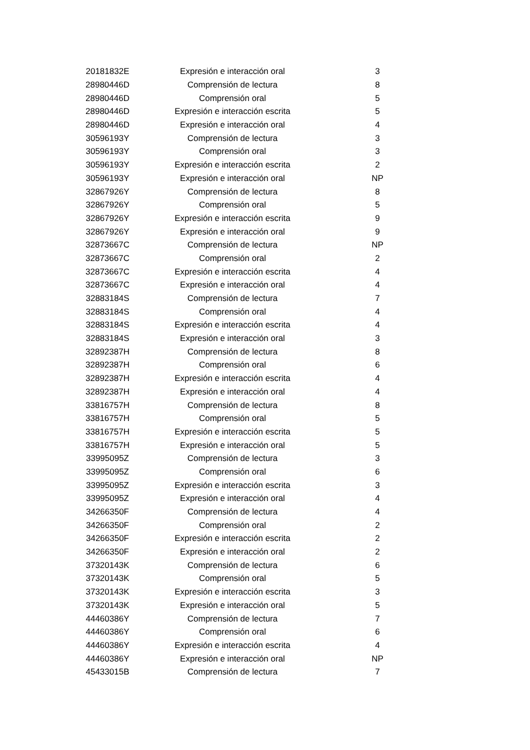| 20181832E | Expresión e interacción oral | 3 |
| 28980446D | Comprensión de lectura | 8 |
| 28980446D | Comprensión oral | 5 |
| 28980446D | Expresión e interacción escrita | 5 |
| 28980446D | Expresión e interacción oral | 4 |
| 30596193Y | Comprensión de lectura | 3 |
| 30596193Y | Comprensión oral | 3 |
| 30596193Y | Expresión e interacción escrita | 2 |
| 30596193Y | Expresión e interacción oral | NP |
| 32867926Y | Comprensión de lectura | 8 |
| 32867926Y | Comprensión oral | 5 |
| 32867926Y | Expresión e interacción escrita | 9 |
| 32867926Y | Expresión e interacción oral | 9 |
| 32873667C | Comprensión de lectura | NP |
| 32873667C | Comprensión oral | 2 |
| 32873667C | Expresión e interacción escrita | 4 |
| 32873667C | Expresión e interacción oral | 4 |
| 32883184S | Comprensión de lectura | 7 |
| 32883184S | Comprensión oral | 4 |
| 32883184S | Expresión e interacción escrita | 4 |
| 32883184S | Expresión e interacción oral | 3 |
| 32892387H | Comprensión de lectura | 8 |
| 32892387H | Comprensión oral | 6 |
| 32892387H | Expresión e interacción escrita | 4 |
| 32892387H | Expresión e interacción oral | 4 |
| 33816757H | Comprensión de lectura | 8 |
| 33816757H | Comprensión oral | 5 |
| 33816757H | Expresión e interacción escrita | 5 |
| 33816757H | Expresión e interacción oral | 5 |
| 33995095Z | Comprensión de lectura | 3 |
| 33995095Z | Comprensión oral | 6 |
| 33995095Z | Expresión e interacción escrita | 3 |
| 33995095Z | Expresión e interacción oral | 4 |
| 34266350F | Comprensión de lectura | 4 |
| 34266350F | Comprensión oral | 2 |
| 34266350F | Expresión e interacción escrita | 2 |
| 34266350F | Expresión e interacción oral | 2 |
| 37320143K | Comprensión de lectura | 6 |
| 37320143K | Comprensión oral | 5 |
| 37320143K | Expresión e interacción escrita | 3 |
| 37320143K | Expresión e interacción oral | 5 |
| 44460386Y | Comprensión de lectura | 7 |
| 44460386Y | Comprensión oral | 6 |
| 44460386Y | Expresión e interacción escrita | 4 |
| 44460386Y | Expresión e interacción oral | NP |
| 45433015B | Comprensión de lectura | 7 |